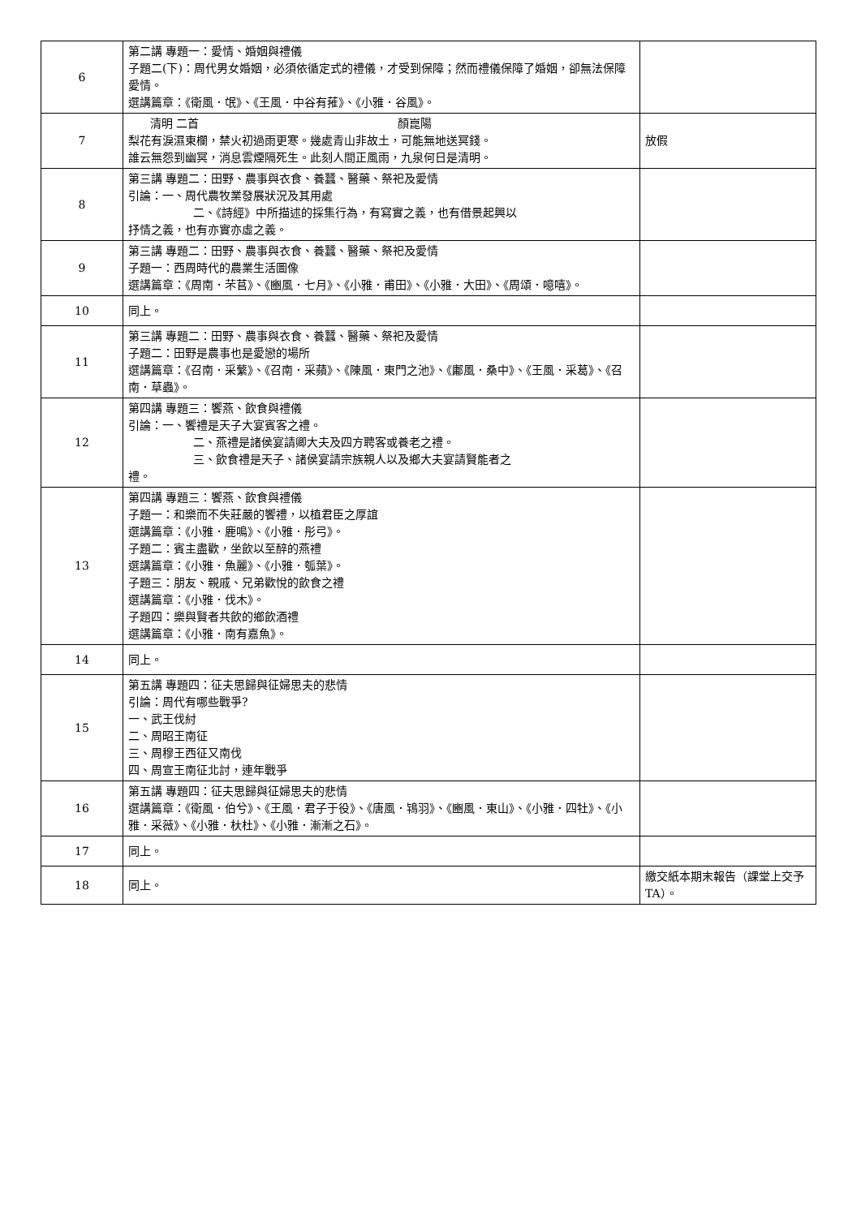| 6 | 第二講 專題一：愛情、婚姻與禮儀 子題二(下)：周代男女婚姻，必須依循定式的禮儀，才受到保障；然而禮儀保障了婚姻，卻無法保障愛情。 選講篇章：《衛風．氓》、《王風．中谷有蓷》、《小雅．谷風》。 | |
| 7 | 清明 二首 顏崑陽 梨花有淚濕東欄，禁火初過雨更寒。幾處青山非故土，可能無地送冥錢。 誰云無怨到幽冥，消息雲煙隔死生。此刻人間正風雨，九泉何日是清明。 | 放假 |
| 8 | 第三講 專題二：田野、農事與衣食、養蠶、醫藥、祭祀及愛情 引論：一、周代農牧業發展狀況及其用處 二、《詩經》中所描述的採集行為，有寫實之義，也有借景起興以 抒情之義，也有亦實亦虛之義。 | |
| 9 | 第三講 專題二：田野、農事與衣食、養蠶、醫藥、祭祀及愛情 子題一：西周時代的農業生活圖像 選講篇章：《周南．芣苢》、《豳風．七月》、《小雅．甫田》、《小雅．大田》、《周頌．噫嘻》。 | |
| 10 | 同上。 | |
| 11 | 第三講 專題二：田野、農事與衣食、養蠶、醫藥、祭祀及愛情 子題二：田野是農事也是愛戀的場所 選講篇章：《召南．采蘩》、《召南．采蘋》、《陳風．東門之池》、《鄘風．桑中》、《王風．采葛》、《召南．草蟲》。 | |
| 12 | 第四講 專題三：饗燕、飲食與禮儀 引論：一、饗禮是天子大宴賓客之禮。 二、燕禮是諸侯宴請卿大夫及四方聘客或養老之禮。 三、飲食禮是天子、諸侯宴請宗族親人以及鄉大夫宴請賢能者之 禮。 | |
| 13 | 第四講 專題三：饗燕、飲食與禮儀 子題一：和樂而不失莊嚴的饗禮，以植君臣之厚誼 選講篇章：《小雅．鹿鳴》、《小雅．彤弓》。 子題二：賓主盡歡，坐飲以至醉的燕禮 選講篇章：《小雅．魚麗》、《小雅．瓠葉》。 子題三：朋友、親戚、兄弟歡悅的飲食之禮 選講篇章：《小雅．伐木》。 子題四：樂與賢者共飲的鄉飲酒禮 選講篇章：《小雅．南有嘉魚》。 | |
| 14 | 同上。 | |
| 15 | 第五講 專題四：征夫思歸與征婦思夫的悲情 引論：周代有哪些戰爭? 一、武王伐紂 二、周昭王南征 三、周穆王西征又南伐 四、周宣王南征北討，連年戰爭 | |
| 16 | 第五講 專題四：征夫思歸與征婦思夫的悲情 選講篇章：《衛風．伯兮》、《王風．君子于役》、《唐風．鴇羽》、《豳風．東山》、《小雅．四牡》、《小雅．采薇》、《小雅．杕杜》、《小雅．漸漸之石》。 | |
| 17 | 同上。 | |
| 18 | 同上。 | 繳交紙本期末報告（課堂上交予TA）。 |